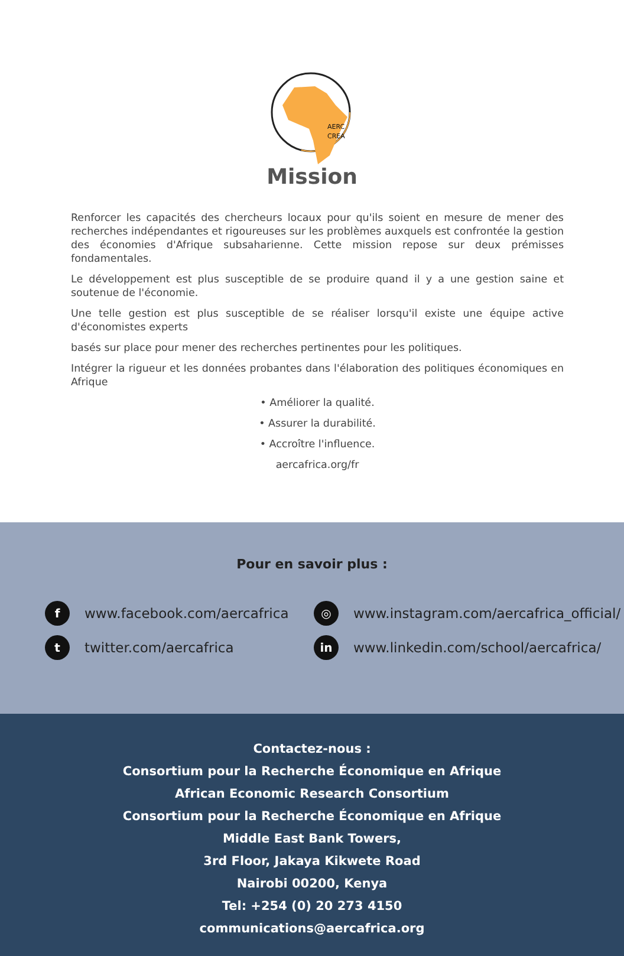AERC
CREA
Mission
Renforcer les capacités des chercheurs locaux pour qu'ils soient en mesure de mener des recherches indépendantes et rigoureuses sur les problèmes auxquels est confrontée la gestion des économies d'Afrique subsaharienne. Cette mission repose sur deux prémisses fondamentales.
Le développement est plus susceptible de se produire quand il y a une gestion saine et soutenue de l'économie.
Une telle gestion est plus susceptible de se réaliser lorsqu'il existe une équipe active d'économistes experts
basés sur place pour mener des recherches pertinentes pour les politiques.
Intégrer la rigueur et les données probantes dans l'élaboration des politiques économiques en Afrique
• Améliorer la qualité.
• Assurer la durabilité.
• Accroître l'influence.
aercafrica.org/fr
Pour en savoir plus :
fwww.facebook.com/aercafrica
◎ www.instagram.com/aercafrica_official/
ttwitter.com/aercafrica
in www.linkedin.com/school/aercafrica/
Contactez-nous :
Consortium pour la Recherche Économique en Afrique
African Economic Research Consortium
Consortium pour la Recherche Économique en Afrique
Middle East Bank Towers,
3rd Floor, Jakaya Kikwete Road
Nairobi 00200, Kenya
Tel: +254 (0) 20 273 4150
communications@aercafrica.org